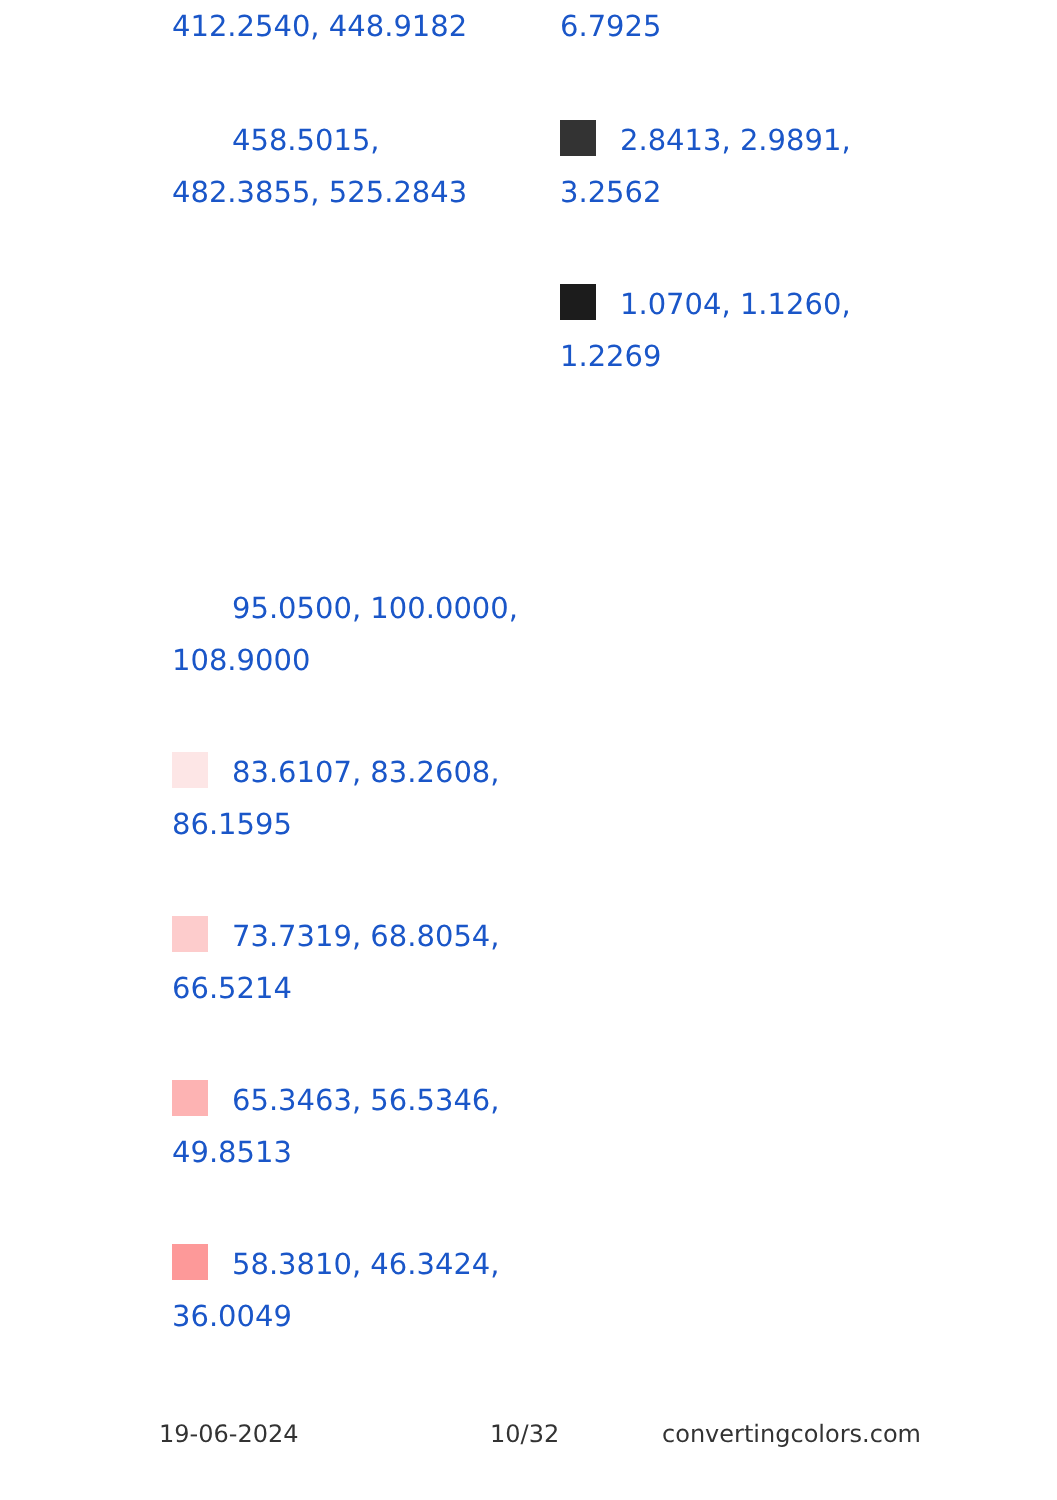412.2540, 448.9182 6.7925
458.5015, 482.3855, 525.2843
2.8413, 2.9891, 3.2562
1.0704, 1.1260, 1.2269
95.0500, 100.0000, 108.9000
83.6107, 83.2608, 86.1595
73.7319, 68.8054, 66.5214
65.3463, 56.5346, 49.8513
58.3810, 46.3424, 36.0049
19-06-2024 10/32 convertingcolors.com